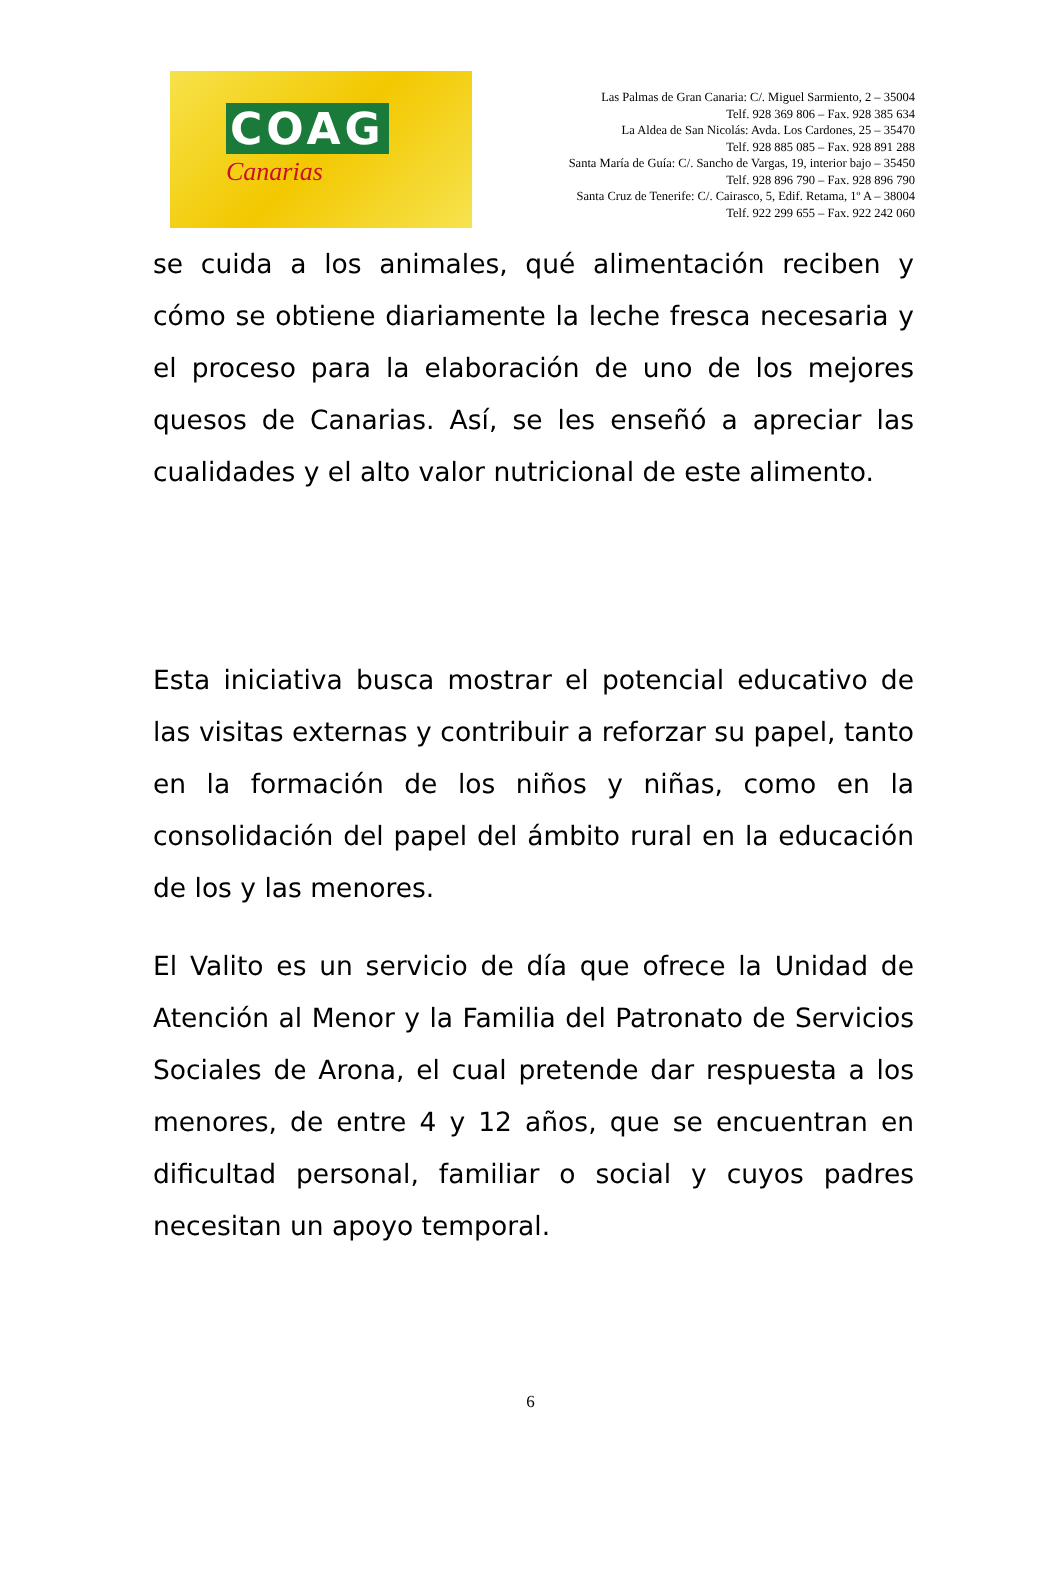COAG
Canarias
Las Palmas de Gran Canaria: C/. Miguel Sarmiento, 2 – 35004
Telf. 928 369 806 – Fax. 928 385 634
La Aldea de San Nicolás: Avda. Los Cardones, 25 – 35470
Telf. 928 885 085 – Fax. 928 891 288
Santa María de Guía: C/. Sancho de Vargas, 19, interior bajo – 35450
Telf. 928 896 790 – Fax. 928 896 790
Santa Cruz de Tenerife: C/. Cairasco, 5, Edif. Retama, 1º A – 38004
Telf. 922 299 655 – Fax. 922 242 060
se cuida a los animales, qué alimentación reciben y cómo se obtiene diariamente la leche fresca necesaria y el proceso para la elaboración de uno de los mejores quesos de Canarias. Así, se les enseñó a apreciar las cualidades y el alto valor nutricional de este alimento.
Esta iniciativa busca mostrar el potencial educativo de las visitas externas y contribuir a reforzar su papel, tanto en la formación de los niños y niñas, como en la consolidación del papel del ámbito rural en la educación de los y las menores.
El Valito es un servicio de día que ofrece la Unidad de Atención al Menor y la Familia del Patronato de Servicios Sociales de Arona, el cual pretende dar respuesta a los menores, de entre 4 y 12 años, que se encuentran en dificultad personal, familiar o social y cuyos padres necesitan un apoyo temporal.
6